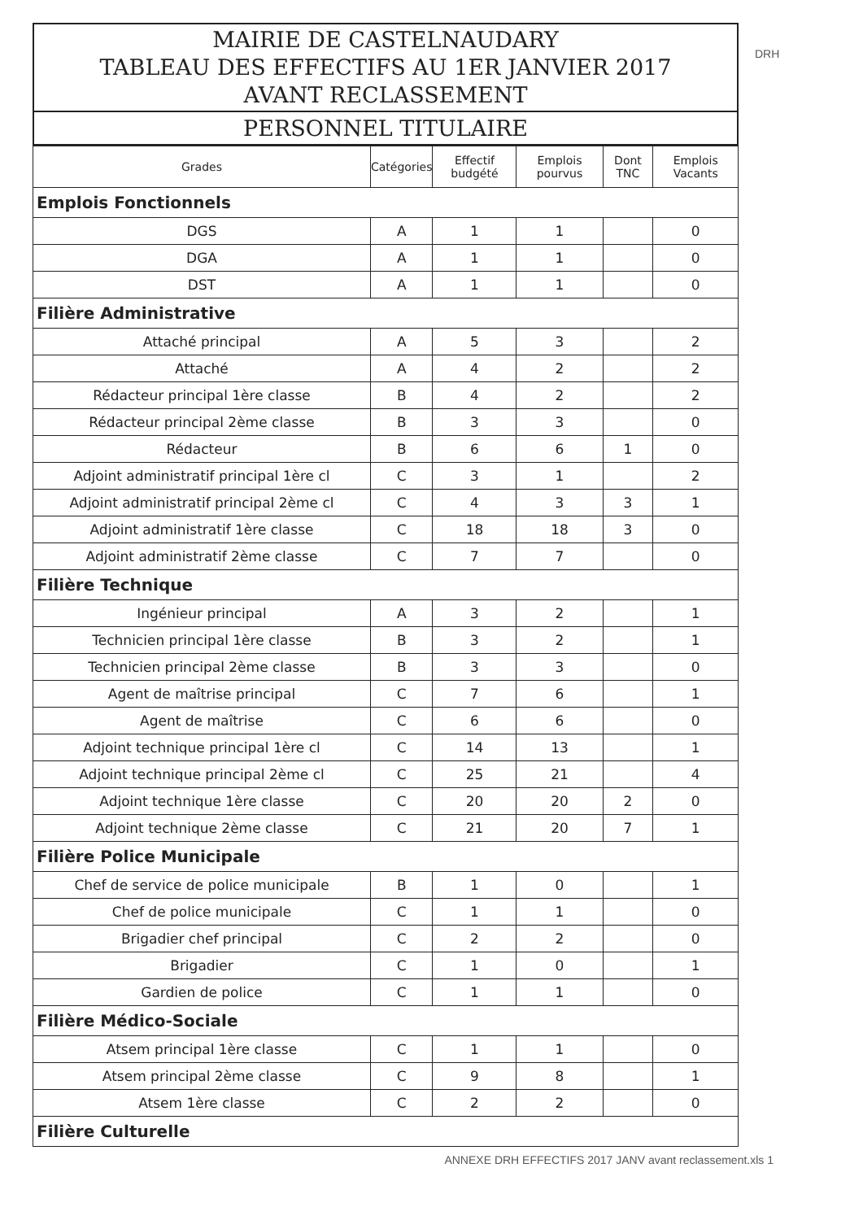DRH
MAIRIE DE CASTELNAUDARY
TABLEAU DES EFFECTIFS AU 1ER JANVIER 2017
AVANT RECLASSEMENT
PERSONNEL TITULAIRE
| Grades | Catégories | Effectif budgété | Emplois pourvus | Dont TNC | Emplois Vacants |
| --- | --- | --- | --- | --- | --- |
| Emplois Fonctionnels | | | | | |
| DGS | A | 1 | 1 | | 0 |
| DGA | A | 1 | 1 | | 0 |
| DST | A | 1 | 1 | | 0 |
| Filière Administrative | | | | | |
| Attaché principal | A | 5 | 3 | | 2 |
| Attaché | A | 4 | 2 | | 2 |
| Rédacteur principal 1ère classe | B | 4 | 2 | | 2 |
| Rédacteur principal 2ème classe | B | 3 | 3 | | 0 |
| Rédacteur | B | 6 | 6 | 1 | 0 |
| Adjoint administratif principal 1ère cl | C | 3 | 1 | | 2 |
| Adjoint administratif principal 2ème cl | C | 4 | 3 | 3 | 1 |
| Adjoint administratif 1ère classe | C | 18 | 18 | 3 | 0 |
| Adjoint administratif 2ème classe | C | 7 | 7 | | 0 |
| Filière Technique | | | | | |
| Ingénieur principal | A | 3 | 2 | | 1 |
| Technicien principal 1ère classe | B | 3 | 2 | | 1 |
| Technicien principal 2ème classe | B | 3 | 3 | | 0 |
| Agent de maîtrise principal | C | 7 | 6 | | 1 |
| Agent de maîtrise | C | 6 | 6 | | 0 |
| Adjoint technique principal 1ère cl | C | 14 | 13 | | 1 |
| Adjoint technique principal 2ème cl | C | 25 | 21 | | 4 |
| Adjoint technique 1ère classe | C | 20 | 20 | 2 | 0 |
| Adjoint technique 2ème classe | C | 21 | 20 | 7 | 1 |
| Filière Police Municipale | | | | | |
| Chef de service de police municipale | B | 1 | 0 | | 1 |
| Chef de police municipale | C | 1 | 1 | | 0 |
| Brigadier chef principal | C | 2 | 2 | | 0 |
| Brigadier | C | 1 | 0 | | 1 |
| Gardien de police | C | 1 | 1 | | 0 |
| Filière Médico-Sociale | | | | | |
| Atsem principal 1ère classe | C | 1 | 1 | | 0 |
| Atsem principal 2ème classe | C | 9 | 8 | | 1 |
| Atsem 1ère classe | C | 2 | 2 | | 0 |
| Filière Culturelle | | | | | |
ANNEXE DRH EFFECTIFS 2017 JANV avant reclassement.xls 1